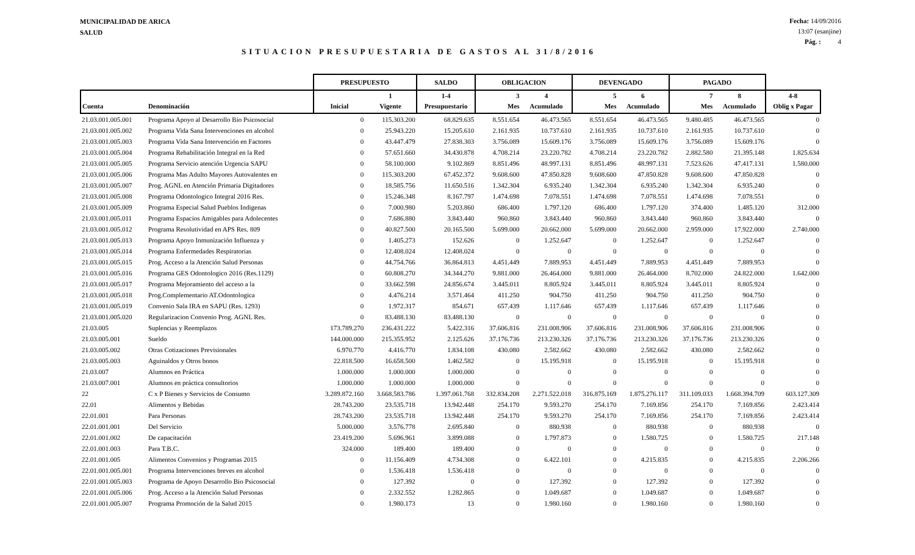MUNICIPALIDAD DE ARICA
SALUD
Fecha: 14/09/2016
13:07 (esanjine)
Pág. : 4
SITUACION PRESUPUESTARIA DE GASTOS AL 31/8/2016
| | | PRESUPUESTO | | SALDO | OBLIGACION | | DEVENGADO | | PAGADO | | |
| --- | --- | --- | --- | --- | --- | --- | --- | --- | --- | --- | --- |
| Cuenta | Denominación | Inicial | 1 Vigente | 1-4 Presupuestario | 3 Mes | 4 Acumulado | 5 Mes | 6 Acumulado | 7 Mes | 8 Acumulado | 4-8 Oblig x Pagar |
| 21.03.001.005.001 | Programa Apoyo al Desarrollo Bio Psicosocial | 0 | 115.303.200 | 68.829.635 | 8.551.654 | 46.473.565 | 8.551.654 | 46.473.565 | 9.480.485 | 46.473.565 | 0 |
| 21.03.001.005.002 | Programa Vida Sana Intervenciones en alcohol | 0 | 25.943.220 | 15.205.610 | 2.161.935 | 10.737.610 | 2.161.935 | 10.737.610 | 2.161.935 | 10.737.610 | 0 |
| 21.03.001.005.003 | Programa Vida Sana Intervención en Factores | 0 | 43.447.479 | 27.838.303 | 3.756.089 | 15.609.176 | 3.756.089 | 15.609.176 | 3.756.089 | 15.609.176 | 0 |
| 21.03.001.005.004 | Programa Rehabilitación Integral en la Red | 0 | 57.651.660 | 34.430.878 | 4.708.214 | 23.220.782 | 4.708.214 | 23.220.782 | 2.882.580 | 21.395.148 | 1.825.634 |
| 21.03.001.005.005 | Programa Servicio atención Urgencia SAPU | 0 | 58.100.000 | 9.102.869 | 8.851.496 | 48.997.131 | 8.851.496 | 48.997.131 | 7.523.626 | 47.417.131 | 1.580.000 |
| 21.03.001.005.006 | Programa Mas Adulto Mayores Autovalentes en | 0 | 115.303.200 | 67.452.372 | 9.608.600 | 47.850.828 | 9.608.600 | 47.850.828 | 9.608.600 | 47.850.828 | 0 |
| 21.03.001.005.007 | Prog. AGNL en Atención Primaria Digitadores | 0 | 18.585.756 | 11.650.516 | 1.342.304 | 6.935.240 | 1.342.304 | 6.935.240 | 1.342.304 | 6.935.240 | 0 |
| 21.03.001.005.008 | Programa Odontologico Integral 2016 Res. | 0 | 15.246.348 | 8.167.797 | 1.474.698 | 7.078.551 | 1.474.698 | 7.078.551 | 1.474.698 | 7.078.551 | 0 |
| 21.03.001.005.009 | Programa Especial Salud Pueblos Indigenas | 0 | 7.000.980 | 5.203.860 | 686.400 | 1.797.120 | 686.400 | 1.797.120 | 374.400 | 1.485.120 | 312.000 |
| 21.03.001.005.011 | Programa Espacios Amigables para Adolecentes | 0 | 7.686.880 | 3.843.440 | 960.860 | 3.843.440 | 960.860 | 3.843.440 | 960.860 | 3.843.440 | 0 |
| 21.03.001.005.012 | Programa Resolutividad en APS Res. 809 | 0 | 40.827.500 | 20.165.500 | 5.699.000 | 20.662.000 | 5.699.000 | 20.662.000 | 2.959.000 | 17.922.000 | 2.740.000 |
| 21.03.001.005.013 | Programa Apoyo Inmunización Influenza y | 0 | 1.405.273 | 152.626 | 0 | 1.252.647 | 0 | 1.252.647 | 0 | 1.252.647 | 0 |
| 21.03.001.005.014 | Programa Enfermedades Respiratorias | 0 | 12.408.024 | 12.408.024 | 0 | 0 | 0 | 0 | 0 | 0 | 0 |
| 21.03.001.005.015 | Prog. Acceso a la Atención Salud Personas | 0 | 44.754.766 | 36.864.813 | 4.451.449 | 7.889.953 | 4.451.449 | 7.889.953 | 4.451.449 | 7.889.953 | 0 |
| 21.03.001.005.016 | Programa GES Odontologico 2016 (Res.1129) | 0 | 60.808.270 | 34.344.270 | 9.881.000 | 26.464.000 | 9.881.000 | 26.464.000 | 8.702.000 | 24.822.000 | 1.642.000 |
| 21.03.001.005.017 | Programa Mejoramiento del acceso a la | 0 | 33.662.598 | 24.856.674 | 3.445.011 | 8.805.924 | 3.445.011 | 8.805.924 | 3.445.011 | 8.805.924 | 0 |
| 21.03.001.005.018 | Prog.Complementario AT.Odontologica | 0 | 4.476.214 | 3.571.464 | 411.250 | 904.750 | 411.250 | 904.750 | 411.250 | 904.750 | 0 |
| 21.03.001.005.019 | Convenio Sala IRA en SAPU (Res. 1293) | 0 | 1.972.317 | 854.671 | 657.439 | 1.117.646 | 657.439 | 1.117.646 | 657.439 | 1.117.646 | 0 |
| 21.03.001.005.020 | Regularizacion Convenio Prog. AGNL Res. | 0 | 83.488.130 | 83.488.130 | 0 | 0 | 0 | 0 | 0 | 0 | 0 |
| 21.03.005 | Suplencias y Reemplazos | 173.789.270 | 236.431.222 | 5.422.316 | 37.606.816 | 231.008.906 | 37.606.816 | 231.008.906 | 37.606.816 | 231.008.906 | 0 |
| 21.03.005.001 | Sueldo | 144.000.000 | 215.355.952 | 2.125.626 | 37.176.736 | 213.230.326 | 37.176.736 | 213.230.326 | 37.176.736 | 213.230.326 | 0 |
| 21.03.005.002 | Otras Cotizaciones Previsionales | 6.970.770 | 4.416.770 | 1.834.108 | 430.080 | 2.582.662 | 430.080 | 2.582.662 | 430.080 | 2.582.662 | 0 |
| 21.03.005.003 | Aguinaldos y Otros bonos | 22.818.500 | 16.658.500 | 1.462.582 | 0 | 15.195.918 | 0 | 15.195.918 | 0 | 15.195.918 | 0 |
| 21.03.007 | Alumnos en Práctica | 1.000.000 | 1.000.000 | 1.000.000 | 0 | 0 | 0 | 0 | 0 | 0 | 0 |
| 21.03.007.001 | Alumnos en práctica consultorios | 1.000.000 | 1.000.000 | 1.000.000 | 0 | 0 | 0 | 0 | 0 | 0 | 0 |
| 22 | C x P Bienes y Servicios de Consumo | 3.289.872.160 | 3.668.583.786 | 1.397.061.768 | 332.834.208 | 2.271.522.018 | 316.875.169 | 1.875.276.117 | 311.109.033 | 1.668.394.709 | 603.127.309 |
| 22.01 | Alimentos y Bebidas | 28.743.200 | 23.535.718 | 13.942.448 | 254.170 | 9.593.270 | 254.170 | 7.169.856 | 254.170 | 7.169.856 | 2.423.414 |
| 22.01.001 | Para Personas | 28.743.200 | 23.535.718 | 13.942.448 | 254.170 | 9.593.270 | 254.170 | 7.169.856 | 254.170 | 7.169.856 | 2.423.414 |
| 22.01.001.001 | Del Servicio | 5.000.000 | 3.576.778 | 2.695.840 | 0 | 880.938 | 0 | 880.938 | 0 | 880.938 | 0 |
| 22.01.001.002 | De capacitación | 23.419.200 | 5.696.961 | 3.899.088 | 0 | 1.797.873 | 0 | 1.580.725 | 0 | 1.580.725 | 217.148 |
| 22.01.001.003 | Para T.B.C. | 324.000 | 189.400 | 189.400 | 0 | 0 | 0 | 0 | 0 | 0 | 0 |
| 22.01.001.005 | Alimentos Convenios y Programas 2015 | 0 | 11.156.409 | 4.734.308 | 0 | 6.422.101 | 0 | 4.215.835 | 0 | 4.215.835 | 2.206.266 |
| 22.01.001.005.001 | Programa Intervenciones breves en alcohol | 0 | 1.536.418 | 1.536.418 | 0 | 0 | 0 | 0 | 0 | 0 | 0 |
| 22.01.001.005.003 | Programa de Apoyo Desarrollo Bio Psicosocial | 0 | 127.392 | 0 | 0 | 127.392 | 0 | 127.392 | 0 | 127.392 | 0 |
| 22.01.001.005.006 | Prog. Acceso a la Atención Salud Personas | 0 | 2.332.552 | 1.282.865 | 0 | 1.049.687 | 0 | 1.049.687 | 0 | 1.049.687 | 0 |
| 22.01.001.005.007 | Programa Promoción de la Salud 2015 | 0 | 1.980.173 | 13 | 0 | 1.980.160 | 0 | 1.980.160 | 0 | 1.980.160 | 0 |